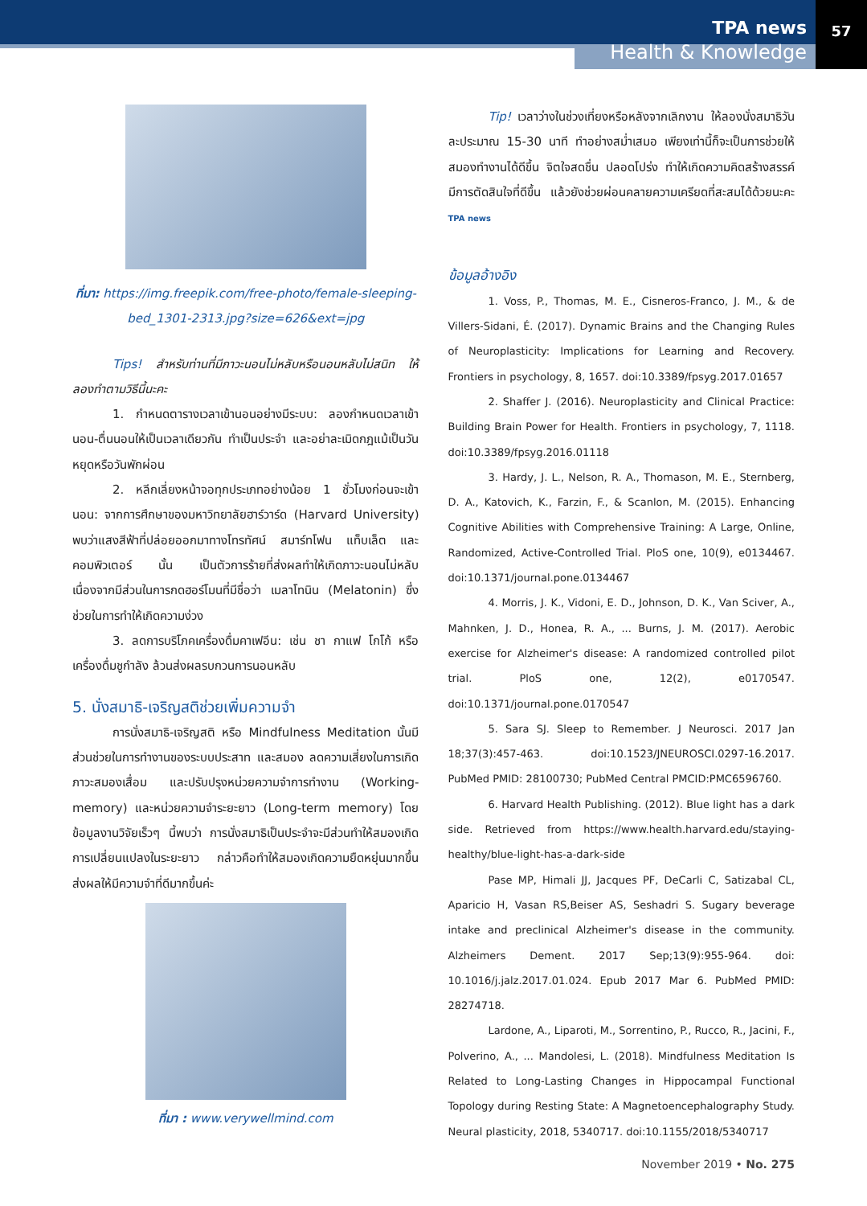TPA news
Health & Knowledge
57
ที่มา: https://img.freepik.com/free-photo/female-sleeping-bed_1301-2313.jpg?size=626&ext=jpg
Tips! สำหรับท่านที่มีภาวะนอนไม่หลับหรือนอนหลับไม่สนิท ให้ลองทำตามวิธีนี้นะคะ
1. กำหนดตารางเวลาเข้านอนอย่างมีระบบ: ลองกำหนดเวลาเข้านอน-ตื่นนอนให้เป็นเวลาเดียวกัน ทำเป็นประจำ และอย่าละเมิดกฎแม้เป็นวันหยุดหรือวันพักผ่อน
2. หลีกเลี่ยงหน้าจอทุกประเภทอย่างน้อย 1 ชั่วโมงก่อนจะเข้านอน: จากการศึกษาของมหาวิทยาลัยฮาร์วาร์ด (Harvard University) พบว่าแสงสีฟ้าที่ปล่อยออกมาทางโทรทัศน์ สมาร์ทโฟน แท็บเล็ต และคอมพิวเตอร์ นั้น เป็นตัวการร้ายที่ส่งผลทำให้เกิดภาวะนอนไม่หลับ เนื่องจากมีส่วนในการกดฮอร์โมนที่มีชื่อว่า เมลาโทนิน (Melatonin) ซึ่งช่วยในการทำให้เกิดความง่วง
3. ลดการบริโภคเครื่องดื่มคาเฟอีน: เช่น ชา กาแฟ โกโก้ หรือเครื่องดื่มชูกำลัง ล้วนส่งผลรบกวนการนอนหลับ
5. นั่งสมาธิ-เจริญสติช่วยเพิ่มความจำ
การนั่งสมาธิ-เจริญสติ หรือ Mindfulness Meditation นั้นมีส่วนช่วยในการทำงานของระบบประสาท และสมอง ลดความเสี่ยงในการเกิดภาวะสมองเสื่อม และปรับปรุงหน่วยความจำการทำงาน (Working-memory) และหน่วยความจำระยะยาว (Long-term memory) โดยข้อมูลงานวิจัยเร็วๆ นี้พบว่า การนั่งสมาธิเป็นประจำจะมีส่วนทำให้สมองเกิดการเปลี่ยนแปลงในระยะยาว กล่าวคือทำให้สมองเกิดความยืดหยุ่นมากขึ้น ส่งผลให้มีความจำที่ดีมากขึ้นค่ะ
ที่มา : www.verywellmind.com
Tip! เวลาว่างในช่วงเที่ยงหรือหลังจากเลิกงาน ให้ลองนั่งสมาธิวันละประมาณ 15-30 นาที ทำอย่างสม่ำเสมอ เพียงเท่านี้ก็จะเป็นการช่วยให้สมองทำงานได้ดีขึ้น จิตใจสดชื่น ปลอดโปร่ง ทำให้เกิดความคิดสร้างสรรค์ มีการตัดสินใจที่ดีขึ้น แล้วยังช่วยผ่อนคลายความเครียดที่สะสมได้ด้วยนะคะ TPA news
ข้อมูลอ้างอิง
1. Voss, P., Thomas, M. E., Cisneros-Franco, J. M., & de Villers-Sidani, É. (2017). Dynamic Brains and the Changing Rules of Neuroplasticity: Implications for Learning and Recovery. Frontiers in psychology, 8, 1657. doi:10.3389/fpsyg.2017.01657
2. Shaffer J. (2016). Neuroplasticity and Clinical Practice: Building Brain Power for Health. Frontiers in psychology, 7, 1118. doi:10.3389/fpsyg.2016.01118
3. Hardy, J. L., Nelson, R. A., Thomason, M. E., Sternberg, D. A., Katovich, K., Farzin, F., & Scanlon, M. (2015). Enhancing Cognitive Abilities with Comprehensive Training: A Large, Online, Randomized, Active-Controlled Trial. PloS one, 10(9), e0134467. doi:10.1371/journal.pone.0134467
4. Morris, J. K., Vidoni, E. D., Johnson, D. K., Van Sciver, A., Mahnken, J. D., Honea, R. A., ... Burns, J. M. (2017). Aerobic exercise for Alzheimer's disease: A randomized controlled pilot trial. PloS one, 12(2), e0170547. doi:10.1371/journal.pone.0170547
5. Sara SJ. Sleep to Remember. J Neurosci. 2017 Jan 18;37(3):457-463. doi:10.1523/JNEUROSCI.0297-16.2017. PubMed PMID: 28100730; PubMed Central PMCID:PMC6596760.
6. Harvard Health Publishing. (2012). Blue light has a dark side. Retrieved from https://www.health.harvard.edu/staying-healthy/blue-light-has-a-dark-side
Pase MP, Himali JJ, Jacques PF, DeCarli C, Satizabal CL, Aparicio H, Vasan RS,Beiser AS, Seshadri S. Sugary beverage intake and preclinical Alzheimer's disease in the community. Alzheimers Dement. 2017 Sep;13(9):955-964. doi: 10.1016/j.jalz.2017.01.024. Epub 2017 Mar 6. PubMed PMID: 28274718.
Lardone, A., Liparoti, M., Sorrentino, P., Rucco, R., Jacini, F., Polverino, A., ... Mandolesi, L. (2018). Mindfulness Meditation Is Related to Long-Lasting Changes in Hippocampal Functional Topology during Resting State: A Magnetoencephalography Study. Neural plasticity, 2018, 5340717. doi:10.1155/2018/5340717
November 2019 • No. 275